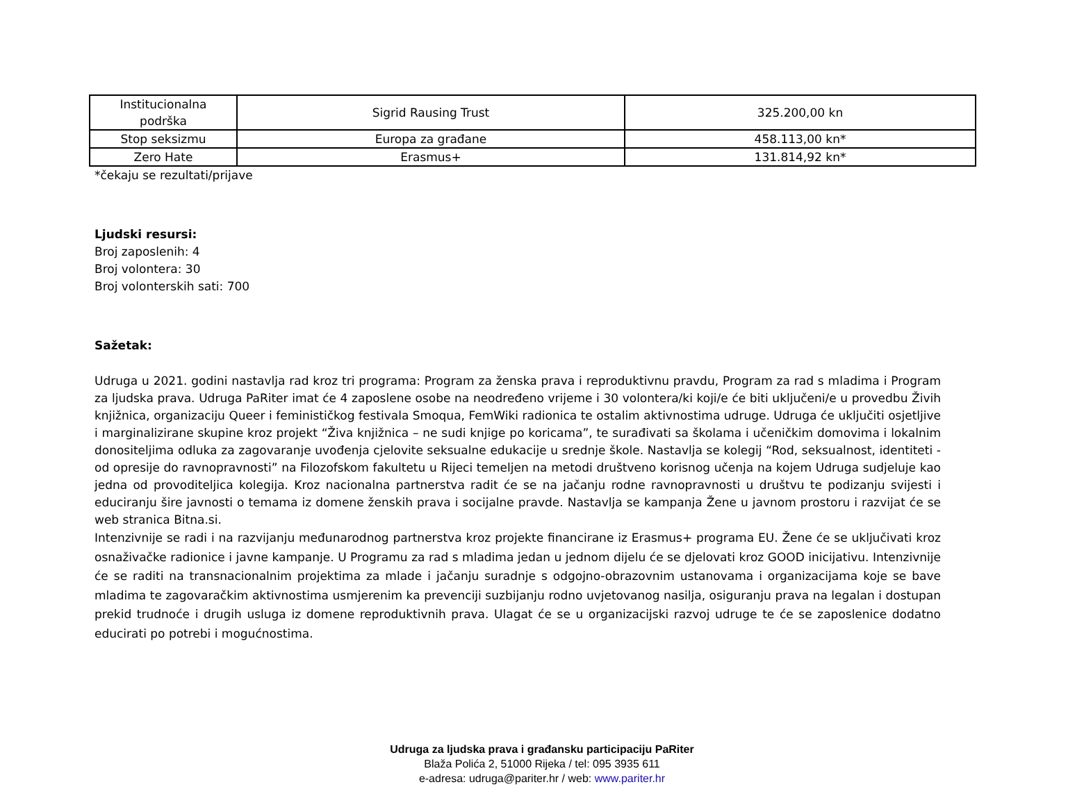| Institucionalna podrška | Sigrid Rausing Trust | 325.200,00 kn |
| Stop seksizmu | Europa za građane | 458.113,00 kn* |
| Zero Hate | Erasmus+ | 131.814,92 kn* |
*čekaju se rezultati/prijave
Ljudski resursi:
Broj zaposlenih: 4
Broj volontera: 30
Broj volonterskih sati: 700
Sažetak:
Udruga u 2021. godini nastavlja rad kroz tri programa: Program za ženska prava i reproduktivnu pravdu, Program za rad s mladima i Program za ljudska prava. Udruga PaRiter imat će 4 zaposlene osobe na neodređeno vrijeme i 30 volontera/ki koji/e će biti uključeni/e u provedbu Živih knjižnica, organizaciju Queer i feminističkog festivala Smoqua, FemWiki radionica te ostalim aktivnostima udruge. Udruga će uključiti osjetljive i marginalizirane skupine kroz projekt “Živa knjižnica – ne sudi knjige po koricama”, te surađivati sa školama i učeničkim domovima i lokalnim donositeljima odluka za zagovaranje uvođenja cjelovite seksualne edukacije u srednje škole. Nastavlja se kolegij “Rod, seksualnost, identiteti - od opresije do ravnopravnosti” na Filozofskom fakultetu u Rijeci temeljen na metodi društveno korisnog učenja na kojem Udruga sudjeluje kao jedna od provoditeljica kolegija. Kroz nacionalna partnerstva radit će se na jačanju rodne ravnopravnosti u društvu te podizanju svijesti i educiranju šire javnosti o temama iz domene ženskih prava i socijalne pravde. Nastavlja se kampanja Žene u javnom prostoru i razvijat će se web stranica Bitna.si.
Intenzivnije se radi i na razvijanju međunarodnog partnerstva kroz projekte financirane iz Erasmus+ programa EU. Žene će se uključivati kroz osnaživačke radionice i javne kampanje. U Programu za rad s mladima jedan u jednom dijelu će se djelovati kroz GOOD inicijativu. Intenzivnije će se raditi na transnacionalnim projektima za mlade i jačanju suradnje s odgojno-obrazovnim ustanovama i organizacijama koje se bave mladima te zagovaračkim aktivnostima usmjerenim ka prevenciji suzbijanju rodno uvjetovanog nasilja, osiguranju prava na legalan i dostupan prekid trudnoće i drugih usluga iz domene reproduktivnih prava. Ulagat će se u organizacijski razvoj udruge te će se zaposlenice dodatno educirati po potrebi i mogućnostima.
Udruga za ljudska prava i građansku participaciju PaRiter
Blaža Polića 2, 51000 Rijeka / tel: 095 3935 611
e-adresa: udruga@pariter.hr / web: www.pariter.hr